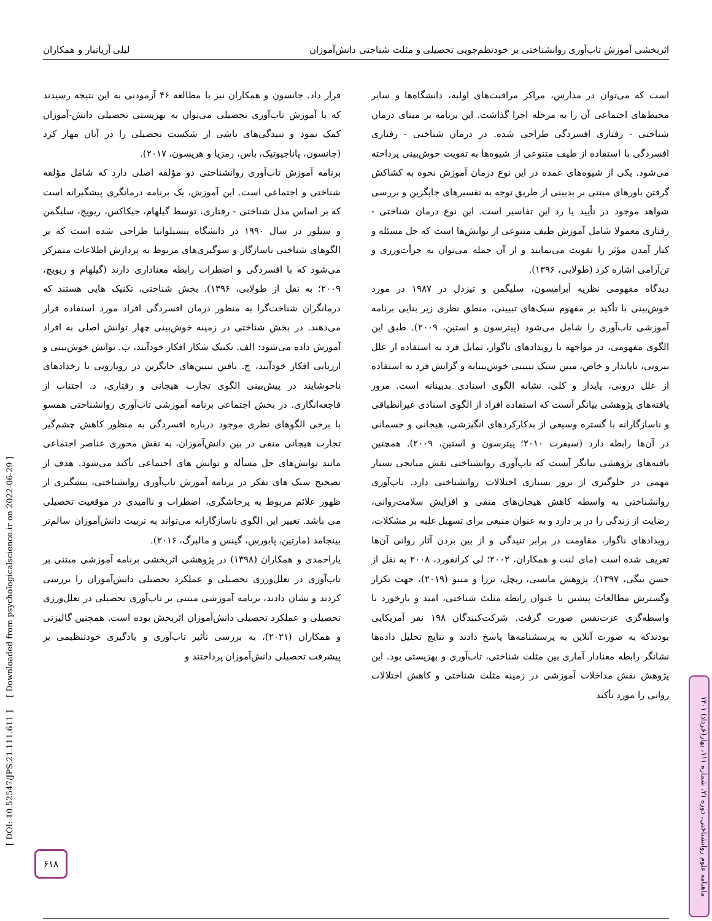اثربخشی آموزش تاب‌آوری روانشناختی بر خودنظم‌جویی تحصیلی و مثلث شناختی دانش‌آموزان لیلی آریاتبار و همکاران
است که می‌توان در مدارس، مراکز مراقبت‌های اولیه، دانشگاه‌ها و سایر محیط‌های اجتماعی آن را به مرحله اجرا گذاشت. این برنامه بر مبنای درمان شناختی - رفتاری افسردگی طراحی شده. در درمان شناختی - رفتاری افسردگی با استفاده از طیف متنوعی از شیوه‌ها به تقویت خوش‌بینی پرداخته می‌شود. یکی از شیوه‌های عمده در این نوع درمان آموزش نحوه به کشاکش گرفتن باورهای مبتنی بر بدبینی از طریق توجه به تفسیرهای جایگزین و بررسی شواهد موجود در تأیید یا رد این تفاسیر است. این نوع درمان شناختی - رفتاری معمولا شامل آموزش طیف متنوعی از توانش‌ها است که حل مسئله و کنار آمدن مؤثر را تقویت می‌نمایند و از آن جمله می‌توان به جرأت‌ورزی و تن‌آرامی اشاره کرد (طولابی، ۱۳۹۶).
دیدگاه مفهومی نظریه آبرامسون، سلیگمن و تیزدل در ۱۹۸۷ در مورد خوش‌بینی با تأکید بر مفهوم سبک‌های تبیینی، منطق نظری زیر بنایی برنامه آموزشی تاب‌آوری را شامل می‌شود (پیترسون و استین، ۲۰۰۹). طبق این الگوی مفهومی، در مواجهه با رویدادهای ناگوار، تمایل فرد به استفاده از علل بیرونی، ناپایدار و خاص، مبین سبک تبیینی خوش‌بینانه و گرایش فرد به استفاده از علل درونی، پایدار و کلی، نشانه الگوی اسنادی بدبینانه است. مرور یافته‌های پژوهشی بیانگر آنست که استفاده افراد از الگوی اسنادی غیرانطباقی و ناسازگارانه با گستره وسیعی از بدکارکردهای انگیزشی، هیجانی و جسمانی در آن‌ها رابطه دارد (سیفرت ۲۰۱۰؛ پیترسون و استین، ۲۰۰۹). همچنین یافته‌های پژوهشی بیانگر آنست که تاب‌آوری روانشناختی نقش میانجی بسیار مهمی در جلوگیری از بروز بسیاری اختلالات روانشناختی دارد. تاب‌آوری روانشناختی به واسطه کاهش هیجان‌های منفی و افزایش سلامت‌روانی، رضایت از زندگی را در بر دارد و به عنوان منبعی برای تسهیل غلبه بر مشکلات، رویدادهای ناگوار، مقاومت در برابر تنیدگی و از بین بردن آثار روانی آن‌ها تعریف شده است (مای لنت و همکاران، ۲۰۰۲؛ لی کرانفورد، ۲۰۰۸ به نقل از حسن بیگی، ۱۳۹۷). پژوهش مانسی، ریچل، ترزا و متیو (۲۰۱۹)، جهت تکرار وگسترش مطالعات پیشین با عنوان رابطه مثلث شناختی، امید و بازخورد با واسطه‌گری عزت‌نفس صورت گرفت. شرکت‌کنندگان ۱۹۸ نفر آمریکایی بودندکه به صورت آنلاین به پرسشنامه‌ها پاسخ دادند و نتایج تحلیل داده‌ها نشانگر رابطه معنادار آماری بین مثلث شناختی، تاب‌آوری و بهزیستی بود. این پژوهش نقش مداخلات آموزشی در زمینه مثلث شناختی و کاهش اختلالات روانی را مورد تأکید
قرار داد. جانسون و همکاران نیز با مطالعه ۴۶ آزمودنی به این نتیجه رسیدند که با آموزش تاب‌آوری تحصیلی می‌توان به بهزیستی تحصیلی دانش-آموزان کمک نمود و تنیدگی‌های ناشی از شکست تحصیلی را در آنان مهار کرد (جانسون، پاناجیوتیک، باس، رمزیا و هریسون، ۲۰۱۷).
برنامه آموزش تاب‌آوری روانشناختی دو مؤلفه اصلی دارد که شامل مؤلفه شناختی و اجتماعی است. این آموزش، یک برنامه درمانگری پیشگیرانه است که بر اساس مدل شناختی - رفتاری، توسط گیلهام، جیکاکس، ریویچ، سلیگمن و سیلور در سال ۱۹۹۰ در دانشگاه پنسیلوانیا طراحی شده است که بر الگوهای شناختی ناسازگار و سوگیری‌های مربوط به پردازش اطلاعات متمرکز می‌شود که با افسردگی و اضطراب رابطه معناداری دارند (گیلهام و ریویچ، ۲۰۰۹؛ به نقل از طولابی، ۱۳۹۶). بخش شناختی، تکنیک هایی هستند که درمانگران شناخت‌گرا به منظور درمان افسردگی افراد مورد استفاده قرار می‌دهند. در بخش شناختی در زمینه خوش‌بینی چهار توانش اصلی به افراد آموزش داده می‌شود: الف. تکنیک شکار افکار خودآیند، ب. توانش خوش‌بینی و ارزیابی افکار خودآیند، ج. یافتن تبیین‌های جایگزین در رویارویی با رخدادهای ناخوشایند در پیش‌بینی الگوی تجارب هیجانی و رفتاری، د. اجتناب از فاجعه‌انگاری. در بخش اجتماعی برنامه آموزشی تاب‌آوری روانشناختی همسو با برخی الگوهای نظری موجود درباره افسردگی به منظور کاهش چشم‌گیر تجارب هیجانی منفی در بین دانش‌آموزان، به نقش محوری عناصر اجتماعی مانند توانش‌های حل مسأله و توانش های اجتماعی تأکید می‌شود. هدف از تصحیح سبک های تفکر در برنامه آموزش تاب‌آوری روانشناختی، پیشگیری از ظهور علائم مربوط به پرخاشگری، اضطراب و ناامیدی در موقعیت تحصیلی می باشد. تغییر این الگوی ناسازگارانه می‌تواند به تربیت دانش‌آموزان سالم‌تر بینجامد (مارتین، پابورس، گینس و مالبرگ، ۲۰۱۶).
یاراحمدی و همکاران (۱۳۹۸) در پژوهشی اثربخشی برنامه آموزشی مبتنی بر تاب‌آوری در تعلل‌ورزی تحصیلی و عملکرد تحصیلی دانش‌آموزان را بررسی کردند و نشان دادند، برنامه آموزشی مبتنی بر تاب‌آوری تحصیلی در تعلل‌ورزی تحصیلی و عملکرد تحصیلی دانش‌آموزان اثربخش بوده است. همچنین گالیزتی و همکاران (۲۰۲۱)، به بررسی تأثیر تاب‌آوری و یادگیری خودتنظیمی بر پیشرفت تحصیلی دانش‌آموزان پرداختند و
[ DOI: 10.52547/JPS.21.111.611 ] [ Downloaded from psychologicalscience.ir on 2022-06-29 ]
ماهنامه علوم روانشناختی، دوره ۲۱، شماره ۱۱۱، بهار(خرداد) ۱۴۰۱
۶۱۸